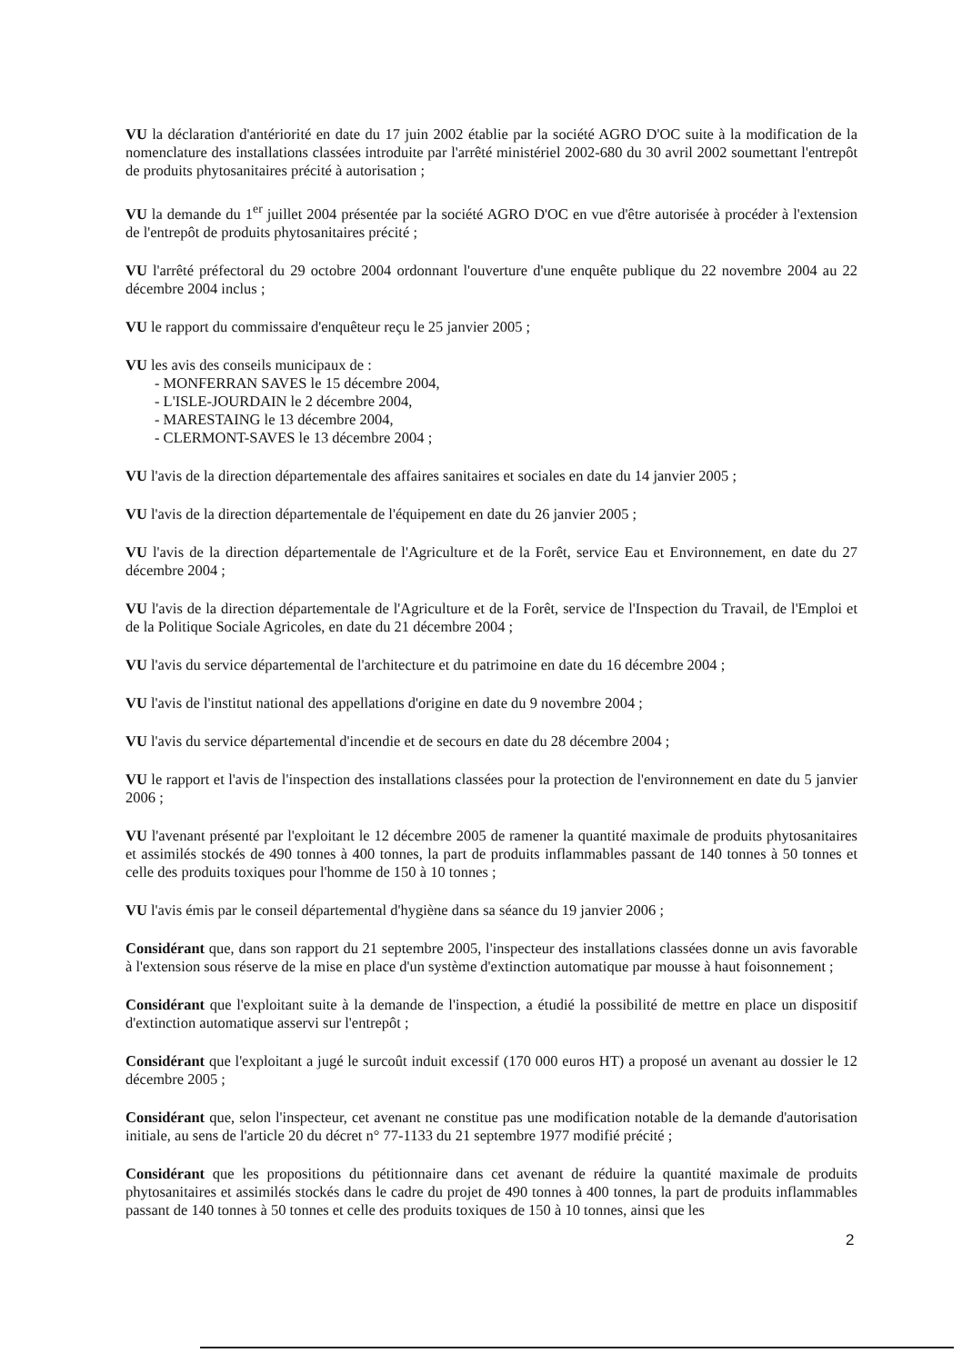VU la déclaration d'antériorité en date du 17 juin 2002 établie par la société AGRO D'OC suite à la modification de la nomenclature des installations classées introduite par l'arrêté ministériel 2002-680 du 30 avril 2002 soumettant l'entrepôt de produits phytosanitaires précité à autorisation ;
VU la demande du 1<sup>er</sup> juillet 2004 présentée par la société AGRO D'OC en vue d'être autorisée à procéder à l'extension de l'entrepôt de produits phytosanitaires précité ;
VU l'arrêté préfectoral du 29 octobre 2004 ordonnant l'ouverture d'une enquête publique du 22 novembre 2004 au 22 décembre 2004 inclus ;
VU le rapport du commissaire d'enquêteur reçu le 25 janvier 2005 ;
VU les avis des conseils municipaux de :
- MONFERRAN SAVES le 15 décembre 2004,
- L'ISLE-JOURDAIN le 2 décembre 2004,
- MARESTAING le 13 décembre 2004,
- CLERMONT-SAVES le 13 décembre 2004 ;
VU l'avis de la direction départementale des affaires sanitaires et sociales en date du 14 janvier 2005 ;
VU l'avis de la direction départementale de l'équipement en date du 26 janvier 2005 ;
VU l'avis de la direction départementale de l'Agriculture et de la Forêt, service Eau et Environnement, en date du 27 décembre 2004 ;
VU l'avis de la direction départementale de l'Agriculture et de la Forêt, service de l'Inspection du Travail, de l'Emploi et de la Politique Sociale Agricoles, en date du 21 décembre 2004 ;
VU l'avis du service départemental de l'architecture et du patrimoine en date du 16 décembre 2004 ;
VU l'avis de l'institut national des appellations d'origine en date du 9 novembre 2004 ;
VU l'avis du service départemental d'incendie et de secours en date du 28 décembre 2004 ;
VU le rapport et l'avis de l'inspection des installations classées pour la protection de l'environnement en date du 5 janvier 2006 ;
VU l'avenant présenté par l'exploitant le 12 décembre 2005 de ramener la quantité maximale de produits phytosanitaires et assimilés stockés de 490 tonnes à 400 tonnes, la part de produits inflammables passant de 140 tonnes à 50 tonnes et celle des produits toxiques pour l'homme de 150 à 10 tonnes ;
VU l'avis émis par le conseil départemental d'hygiène dans sa séance du 19 janvier 2006 ;
Considérant que, dans son rapport du 21 septembre 2005, l'inspecteur des installations classées donne un avis favorable à l'extension sous réserve de la mise en place d'un système d'extinction automatique par mousse à haut foisonnement ;
Considérant que l'exploitant suite à la demande de l'inspection, a étudié la possibilité de mettre en place un dispositif d'extinction automatique asservi sur l'entrepôt ;
Considérant que l'exploitant a jugé le surcoût induit excessif (170 000 euros HT) a proposé un avenant au dossier le 12 décembre 2005 ;
Considérant que, selon l'inspecteur, cet avenant ne constitue pas une modification notable de la demande d'autorisation initiale, au sens de l'article 20 du décret n° 77-1133 du 21 septembre 1977 modifié précité ;
Considérant que les propositions du pétitionnaire dans cet avenant de réduire la quantité maximale de produits phytosanitaires et assimilés stockés dans le cadre du projet de 490 tonnes à 400 tonnes, la part de produits inflammables passant de 140 tonnes à 50 tonnes et celle des produits toxiques de 150 à 10 tonnes, ainsi que les
2